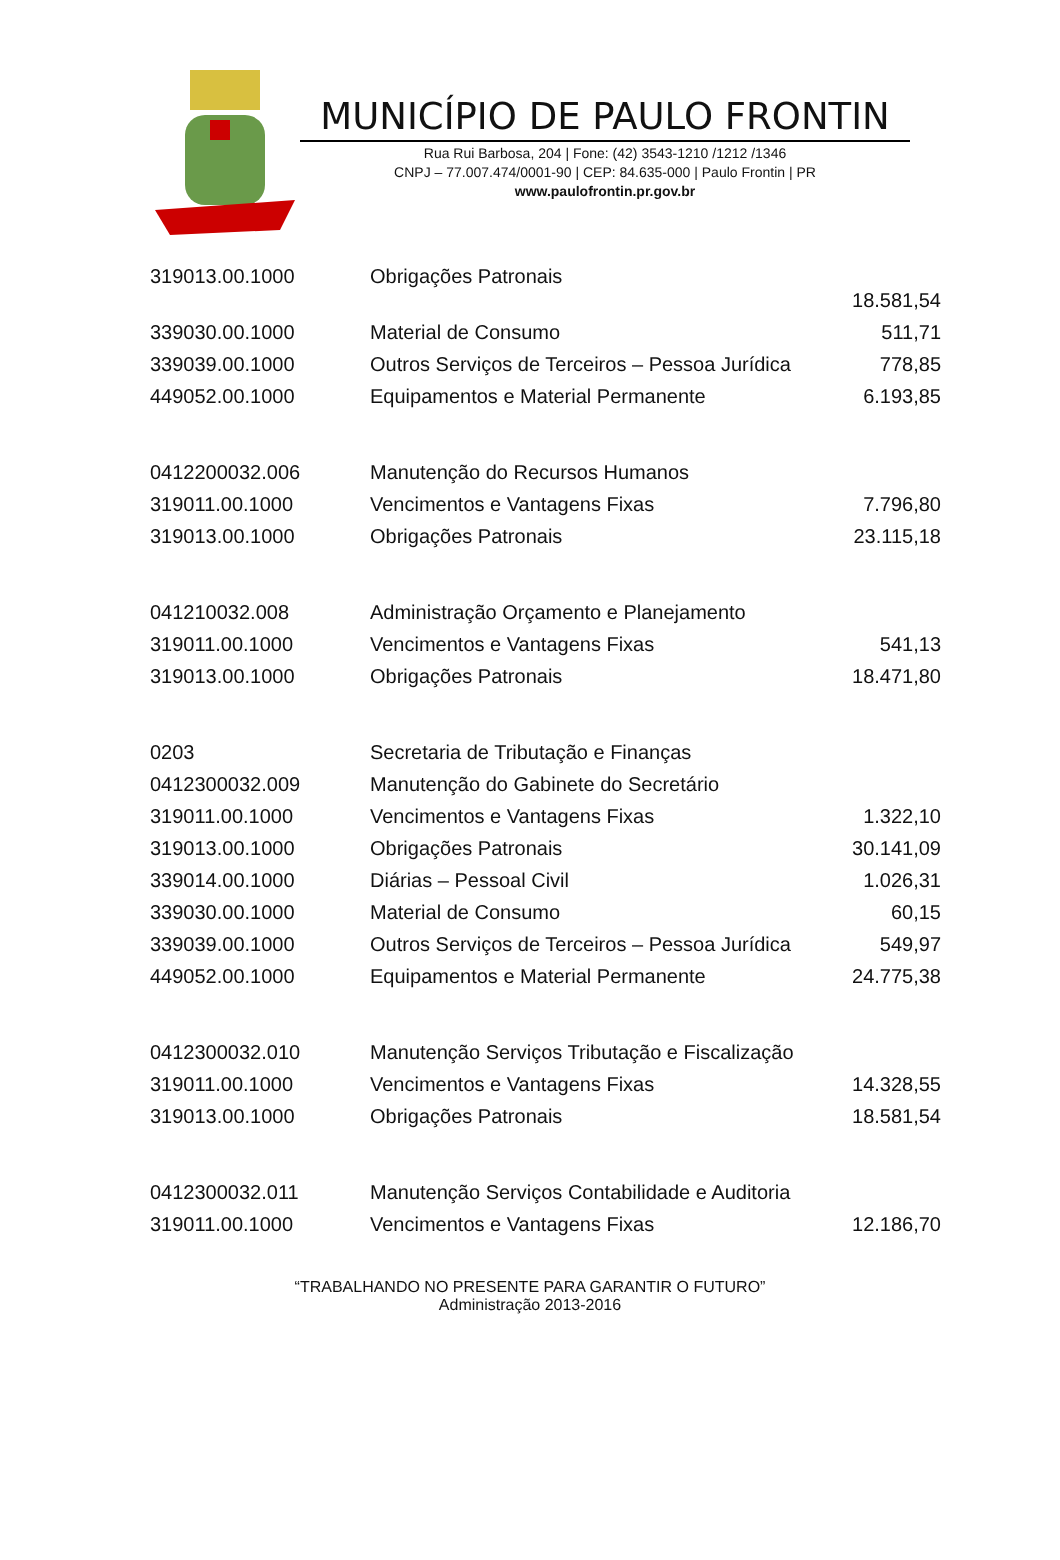MUNICÍPIO DE PAULO FRONTIN
Rua Rui Barbosa, 204 | Fone: (42) 3543-1210 /1212 /1346
CNPJ – 77.007.474/0001-90 | CEP: 84.635-000 | Paulo Frontin | PR
www.paulofrontin.pr.gov.br
| 319013.00.1000 | Obrigações Patronais | 18.581,54 |
| 339030.00.1000 | Material de Consumo | 511,71 |
| 339039.00.1000 | Outros Serviços de Terceiros – Pessoa Jurídica | 778,85 |
| 449052.00.1000 | Equipamentos e Material Permanente | 6.193,85 |
| 0412200032.006 | Manutenção do Recursos Humanos | |
| 319011.00.1000 | Vencimentos e Vantagens Fixas | 7.796,80 |
| 319013.00.1000 | Obrigações Patronais | 23.115,18 |
| 041210032.008 | Administração Orçamento e Planejamento | |
| 319011.00.1000 | Vencimentos e Vantagens Fixas | 541,13 |
| 319013.00.1000 | Obrigações Patronais | 18.471,80 |
| 0203 | Secretaria de Tributação e Finanças | |
| 0412300032.009 | Manutenção do Gabinete do Secretário | |
| 319011.00.1000 | Vencimentos e Vantagens Fixas | 1.322,10 |
| 319013.00.1000 | Obrigações Patronais | 30.141,09 |
| 339014.00.1000 | Diárias – Pessoal Civil | 1.026,31 |
| 339030.00.1000 | Material de Consumo | 60,15 |
| 339039.00.1000 | Outros Serviços de Terceiros – Pessoa Jurídica | 549,97 |
| 449052.00.1000 | Equipamentos e Material Permanente | 24.775,38 |
| 0412300032.010 | Manutenção Serviços Tributação e Fiscalização | |
| 319011.00.1000 | Vencimentos e Vantagens Fixas | 14.328,55 |
| 319013.00.1000 | Obrigações Patronais | 18.581,54 |
| 0412300032.011 | Manutenção Serviços Contabilidade e Auditoria | |
| 319011.00.1000 | Vencimentos e Vantagens Fixas | 12.186,70 |
“TRABALHANDO NO PRESENTE PARA GARANTIR O FUTURO”
Administração 2013-2016